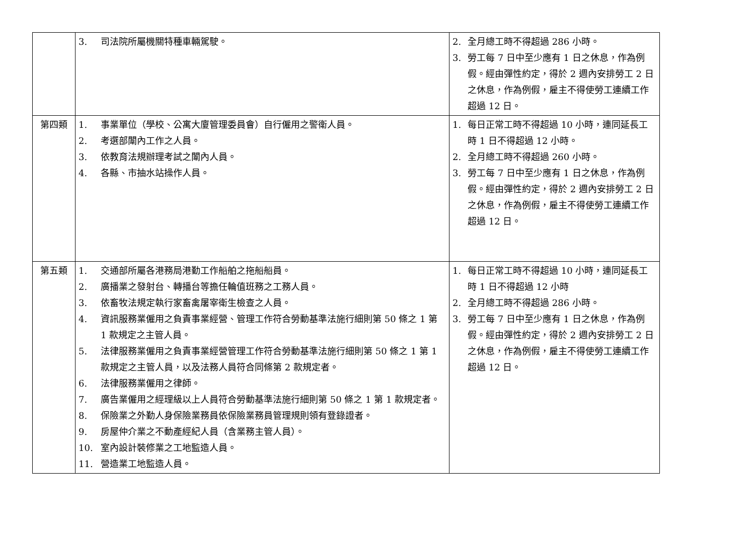| | 3. 司法院所屬機關特種車輛駕駛。 | 2. 全月總工時不得超過 286 小時。 3. 勞工每 7 日中至少應有 1 日之休息，作為例假。經由彈性約定，得於 2 週內安排勞工 2 日之休息，作為例假，雇主不得使勞工連續工作超過 12 日。 |
| 第四類 | 1. 事業單位（學校、公寓大廈管理委員會）自行僱用之警衛人員。 2. 考選部闈內工作之人員。 3. 依教育法規辦理考試之闈內人員。 4. 各縣、市抽水站操作人員。 | 1. 每日正常工時不得超過 10 小時，連同延長工時 1 日不得超過 12 小時。 2. 全月總工時不得超過 260 小時。 3. 勞工每 7 日中至少應有 1 日之休息，作為例假。經由彈性約定，得於 2 週內安排勞工 2 日之休息，作為例假，雇主不得使勞工連續工作超過 12 日。 |
| 第五類 | 1. 交通部所屬各港務局港勤工作船舶之拖船船員。 2. 廣播業之發射台、轉播台等擔任輪值班務之工務人員。 3. 依畜牧法規定執行家畜禽屠宰衛生檢查之人員。 4. 資訊服務業僱用之負責事業經營、管理工作符合勞動基準法施行細則第 50 條之 1 第 1 款規定之主管人員。 5. 法律服務業僱用之負責事業經營管理工作符合勞動基準法施行細則第 50 條之 1 第 1 款規定之主管人員，以及法務人員符合同條第 2 款規定者。 6. 法律服務業僱用之律師。 7. 廣告業僱用之經理級以上人員符合勞動基準法施行細則第 50 條之 1 第 1 款規定者。 8. 保險業之外勤人身保險業務員依保險業務員管理規則領有登錄證者。 9. 房屋仲介業之不動產經紀人員（含業務主管人員）。 10. 室內設計裝修業之工地監造人員。 11. 營造業工地監造人員。 | 1. 每日正常工時不得超過 10 小時，連同延長工時 1 日不得超過 12 小時 2. 全月總工時不得超過 286 小時。 3. 勞工每 7 日中至少應有 1 日之休息，作為例假。經由彈性約定，得於 2 週內安排勞工 2 日之休息，作為例假，雇主不得使勞工連續工作超過 12 日。 |